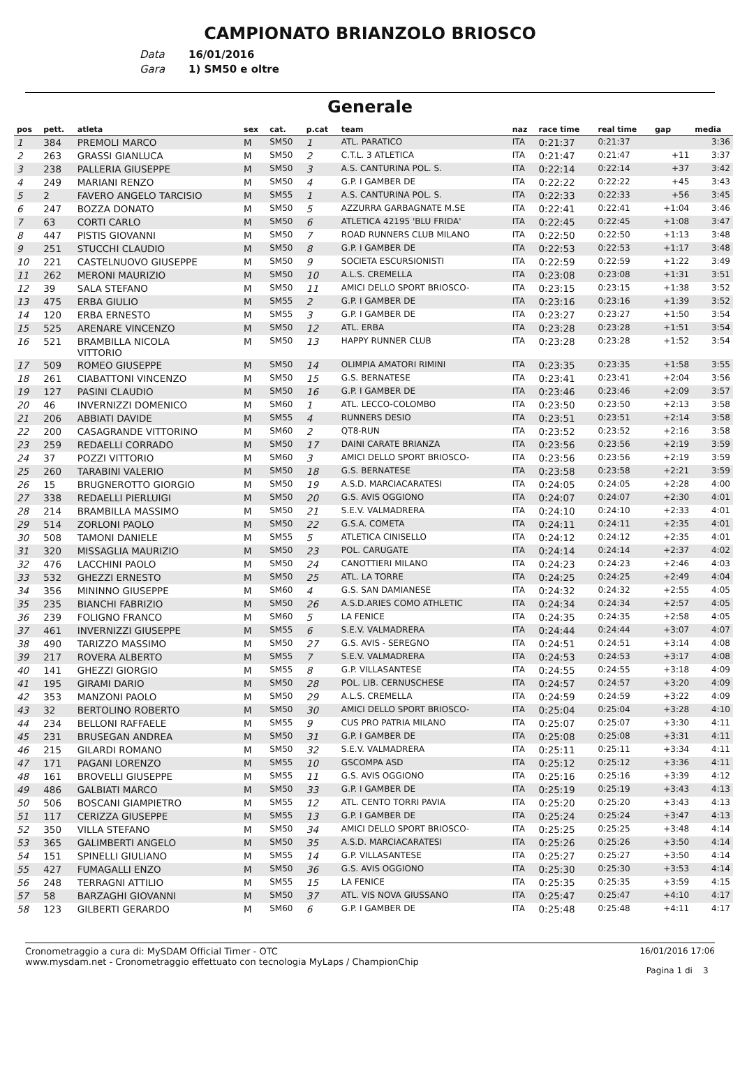CAMPIONATO BRIANZOLO BRIOSCO
Data 16/01/2016
Gara 1) SM50 e oltre
Generale
| pos | pett. | atleta | sex | cat. | p.cat | team | naz | race time | real time | gap | media |
| --- | --- | --- | --- | --- | --- | --- | --- | --- | --- | --- | --- |
| 1 | 384 | PREMOLI MARCO | M | SM50 | 1 | ATL. PARATICO | ITA | 0:21:37 | 0:21:37 | | 3:36 |
| 2 | 263 | GRASSI GIANLUCA | M | SM50 | 2 | C.T.L. 3 ATLETICA | ITA | 0:21:47 | 0:21:47 | +11 | 3:37 |
| 3 | 238 | PALLERIA GIUSEPPE | M | SM50 | 3 | A.S. CANTURINA POL. S. | ITA | 0:22:14 | 0:22:14 | +37 | 3:42 |
| 4 | 249 | MARIANI RENZO | M | SM50 | 4 | G.P. I GAMBER DE | ITA | 0:22:22 | 0:22:22 | +45 | 3:43 |
| 5 | 2 | FAVERO ANGELO TARCISIO | M | SM55 | 1 | A.S. CANTURINA POL. S. | ITA | 0:22:33 | 0:22:33 | +56 | 3:45 |
| 6 | 247 | BOZZA DONATO | M | SM50 | 5 | AZZURRA GARBAGNATE M.SE | ITA | 0:22:41 | 0:22:41 | +1:04 | 3:46 |
| 7 | 63 | CORTI CARLO | M | SM50 | 6 | ATLETICA 42195 'BLU FRIDA' | ITA | 0:22:45 | 0:22:45 | +1:08 | 3:47 |
| 8 | 447 | PISTIS GIOVANNI | M | SM50 | 7 | ROAD RUNNERS CLUB MILANO | ITA | 0:22:50 | 0:22:50 | +1:13 | 3:48 |
| 9 | 251 | STUCCHI CLAUDIO | M | SM50 | 8 | G.P. I GAMBER DE | ITA | 0:22:53 | 0:22:53 | +1:17 | 3:48 |
| 10 | 221 | CASTELNUOVO GIUSEPPE | M | SM50 | 9 | SOCIETA ESCURSIONISTI | ITA | 0:22:59 | 0:22:59 | +1:22 | 3:49 |
| 11 | 262 | MERONI MAURIZIO | M | SM50 | 10 | A.L.S. CREMELLA | ITA | 0:23:08 | 0:23:08 | +1:31 | 3:51 |
| 12 | 39 | SALA STEFANO | M | SM50 | 11 | AMICI DELLO SPORT BRIOSCO- | ITA | 0:23:15 | 0:23:15 | +1:38 | 3:52 |
| 13 | 475 | ERBA GIULIO | M | SM55 | 2 | G.P. I GAMBER DE | ITA | 0:23:16 | 0:23:16 | +1:39 | 3:52 |
| 14 | 120 | ERBA ERNESTO | M | SM55 | 3 | G.P. I GAMBER DE | ITA | 0:23:27 | 0:23:27 | +1:50 | 3:54 |
| 15 | 525 | ARENARE VINCENZO | M | SM50 | 12 | ATL. ERBA | ITA | 0:23:28 | 0:23:28 | +1:51 | 3:54 |
| 16 | 521 | BRAMBILLA NICOLA VITTORIO | M | SM50 | 13 | HAPPY RUNNER CLUB | ITA | 0:23:28 | 0:23:28 | +1:52 | 3:54 |
| 17 | 509 | ROMEO GIUSEPPE | M | SM50 | 14 | OLIMPIA AMATORI RIMINI | ITA | 0:23:35 | 0:23:35 | +1:58 | 3:55 |
| 18 | 261 | CIABATTONI VINCENZO | M | SM50 | 15 | G.S. BERNATESE | ITA | 0:23:41 | 0:23:41 | +2:04 | 3:56 |
| 19 | 127 | PASINI CLAUDIO | M | SM50 | 16 | G.P. I GAMBER DE | ITA | 0:23:46 | 0:23:46 | +2:09 | 3:57 |
| 20 | 46 | INVERNIZZI DOMENICO | M | SM60 | 1 | ATL. LECCO-COLOMBO | ITA | 0:23:50 | 0:23:50 | +2:13 | 3:58 |
| 21 | 206 | ABBIATI DAVIDE | M | SM55 | 4 | RUNNERS DESIO | ITA | 0:23:51 | 0:23:51 | +2:14 | 3:58 |
| 22 | 200 | CASAGRANDE VITTORINO | M | SM60 | 2 | QT8-RUN | ITA | 0:23:52 | 0:23:52 | +2:16 | 3:58 |
| 23 | 259 | REDAELLI CORRADO | M | SM50 | 17 | DAINI CARATE BRIANZA | ITA | 0:23:56 | 0:23:56 | +2:19 | 3:59 |
| 24 | 37 | POZZI VITTORIO | M | SM60 | 3 | AMICI DELLO SPORT BRIOSCO- | ITA | 0:23:56 | 0:23:56 | +2:19 | 3:59 |
| 25 | 260 | TARABINI VALERIO | M | SM50 | 18 | G.S. BERNATESE | ITA | 0:23:58 | 0:23:58 | +2:21 | 3:59 |
| 26 | 15 | BRUGNEROTTO GIORGIO | M | SM50 | 19 | A.S.D. MARCIACARATESI | ITA | 0:24:05 | 0:24:05 | +2:28 | 4:00 |
| 27 | 338 | REDAELLI PIERLUIGI | M | SM50 | 20 | G.S. AVIS OGGIONO | ITA | 0:24:07 | 0:24:07 | +2:30 | 4:01 |
| 28 | 214 | BRAMBILLA MASSIMO | M | SM50 | 21 | S.E.V. VALMADRERA | ITA | 0:24:10 | 0:24:10 | +2:33 | 4:01 |
| 29 | 514 | ZORLONI PAOLO | M | SM50 | 22 | G.S.A. COMETA | ITA | 0:24:11 | 0:24:11 | +2:35 | 4:01 |
| 30 | 508 | TAMONI DANIELE | M | SM55 | 5 | ATLETICA CINISELLO | ITA | 0:24:12 | 0:24:12 | +2:35 | 4:01 |
| 31 | 320 | MISSAGLIA MAURIZIO | M | SM50 | 23 | POL. CARUGATE | ITA | 0:24:14 | 0:24:14 | +2:37 | 4:02 |
| 32 | 476 | LACCHINI PAOLO | M | SM50 | 24 | CANOTTIERI MILANO | ITA | 0:24:23 | 0:24:23 | +2:46 | 4:03 |
| 33 | 532 | GHEZZI ERNESTO | M | SM50 | 25 | ATL. LA TORRE | ITA | 0:24:25 | 0:24:25 | +2:49 | 4:04 |
| 34 | 356 | MININNO GIUSEPPE | M | SM60 | 4 | G.S. SAN DAMIANESE | ITA | 0:24:32 | 0:24:32 | +2:55 | 4:05 |
| 35 | 235 | BIANCHI FABRIZIO | M | SM50 | 26 | A.S.D.ARIES COMO ATHLETIC | ITA | 0:24:34 | 0:24:34 | +2:57 | 4:05 |
| 36 | 239 | FOLIGNO FRANCO | M | SM60 | 5 | LA FENICE | ITA | 0:24:35 | 0:24:35 | +2:58 | 4:05 |
| 37 | 461 | INVERNIZZI GIUSEPPE | M | SM55 | 6 | S.E.V. VALMADRERA | ITA | 0:24:44 | 0:24:44 | +3:07 | 4:07 |
| 38 | 490 | TARIZZO MASSIMO | M | SM50 | 27 | G.S. AVIS - SEREGNO | ITA | 0:24:51 | 0:24:51 | +3:14 | 4:08 |
| 39 | 217 | ROVERA ALBERTO | M | SM55 | 7 | S.E.V. VALMADRERA | ITA | 0:24:53 | 0:24:53 | +3:17 | 4:08 |
| 40 | 141 | GHEZZI GIORGIO | M | SM55 | 8 | G.P. VILLASANTESE | ITA | 0:24:55 | 0:24:55 | +3:18 | 4:09 |
| 41 | 195 | GIRAMI DARIO | M | SM50 | 28 | POL. LIB. CERNUSCHESE | ITA | 0:24:57 | 0:24:57 | +3:20 | 4:09 |
| 42 | 353 | MANZONI PAOLO | M | SM50 | 29 | A.L.S. CREMELLA | ITA | 0:24:59 | 0:24:59 | +3:22 | 4:09 |
| 43 | 32 | BERTOLINO ROBERTO | M | SM50 | 30 | AMICI DELLO SPORT BRIOSCO- | ITA | 0:25:04 | 0:25:04 | +3:28 | 4:10 |
| 44 | 234 | BELLONI RAFFAELE | M | SM55 | 9 | CUS PRO PATRIA MILANO | ITA | 0:25:07 | 0:25:07 | +3:30 | 4:11 |
| 45 | 231 | BRUSEGAN ANDREA | M | SM50 | 31 | G.P. I GAMBER DE | ITA | 0:25:08 | 0:25:08 | +3:31 | 4:11 |
| 46 | 215 | GILARDI ROMANO | M | SM50 | 32 | S.E.V. VALMADRERA | ITA | 0:25:11 | 0:25:11 | +3:34 | 4:11 |
| 47 | 171 | PAGANI LORENZO | M | SM55 | 10 | GSCOMPA ASD | ITA | 0:25:12 | 0:25:12 | +3:36 | 4:11 |
| 48 | 161 | BROVELLI GIUSEPPE | M | SM55 | 11 | G.S. AVIS OGGIONO | ITA | 0:25:16 | 0:25:16 | +3:39 | 4:12 |
| 49 | 486 | GALBIATI MARCO | M | SM50 | 33 | G.P. I GAMBER DE | ITA | 0:25:19 | 0:25:19 | +3:43 | 4:13 |
| 50 | 506 | BOSCANI GIAMPIETRO | M | SM55 | 12 | ATL. CENTO TORRI PAVIA | ITA | 0:25:20 | 0:25:20 | +3:43 | 4:13 |
| 51 | 117 | CERIZZA GIUSEPPE | M | SM55 | 13 | G.P. I GAMBER DE | ITA | 0:25:24 | 0:25:24 | +3:47 | 4:13 |
| 52 | 350 | VILLA STEFANO | M | SM50 | 34 | AMICI DELLO SPORT BRIOSCO- | ITA | 0:25:25 | 0:25:25 | +3:48 | 4:14 |
| 53 | 365 | GALIMBERTI ANGELO | M | SM50 | 35 | A.S.D. MARCIACARATESI | ITA | 0:25:26 | 0:25:26 | +3:50 | 4:14 |
| 54 | 151 | SPINELLI GIULIANO | M | SM55 | 14 | G.P. VILLASANTESE | ITA | 0:25:27 | 0:25:27 | +3:50 | 4:14 |
| 55 | 427 | FUMAGALLI ENZO | M | SM50 | 36 | G.S. AVIS OGGIONO | ITA | 0:25:30 | 0:25:30 | +3:53 | 4:14 |
| 56 | 248 | TERRAGNI ATTILIO | M | SM55 | 15 | LA FENICE | ITA | 0:25:35 | 0:25:35 | +3:59 | 4:15 |
| 57 | 58 | BARZAGHI GIOVANNI | M | SM50 | 37 | ATL. VIS NOVA GIUSSANO | ITA | 0:25:47 | 0:25:47 | +4:10 | 4:17 |
| 58 | 123 | GILBERTI GERARDO | M | SM60 | 6 | G.P. I GAMBER DE | ITA | 0:25:48 | 0:25:48 | +4:11 | 4:17 |
Cronometraggio a cura di: MySDAM Official Timer - OTC
www.mysdam.net - Cronometraggio effettuato con tecnologia MyLaps / ChampionChip
16/01/2016 17:06
Pagina 1 di 3